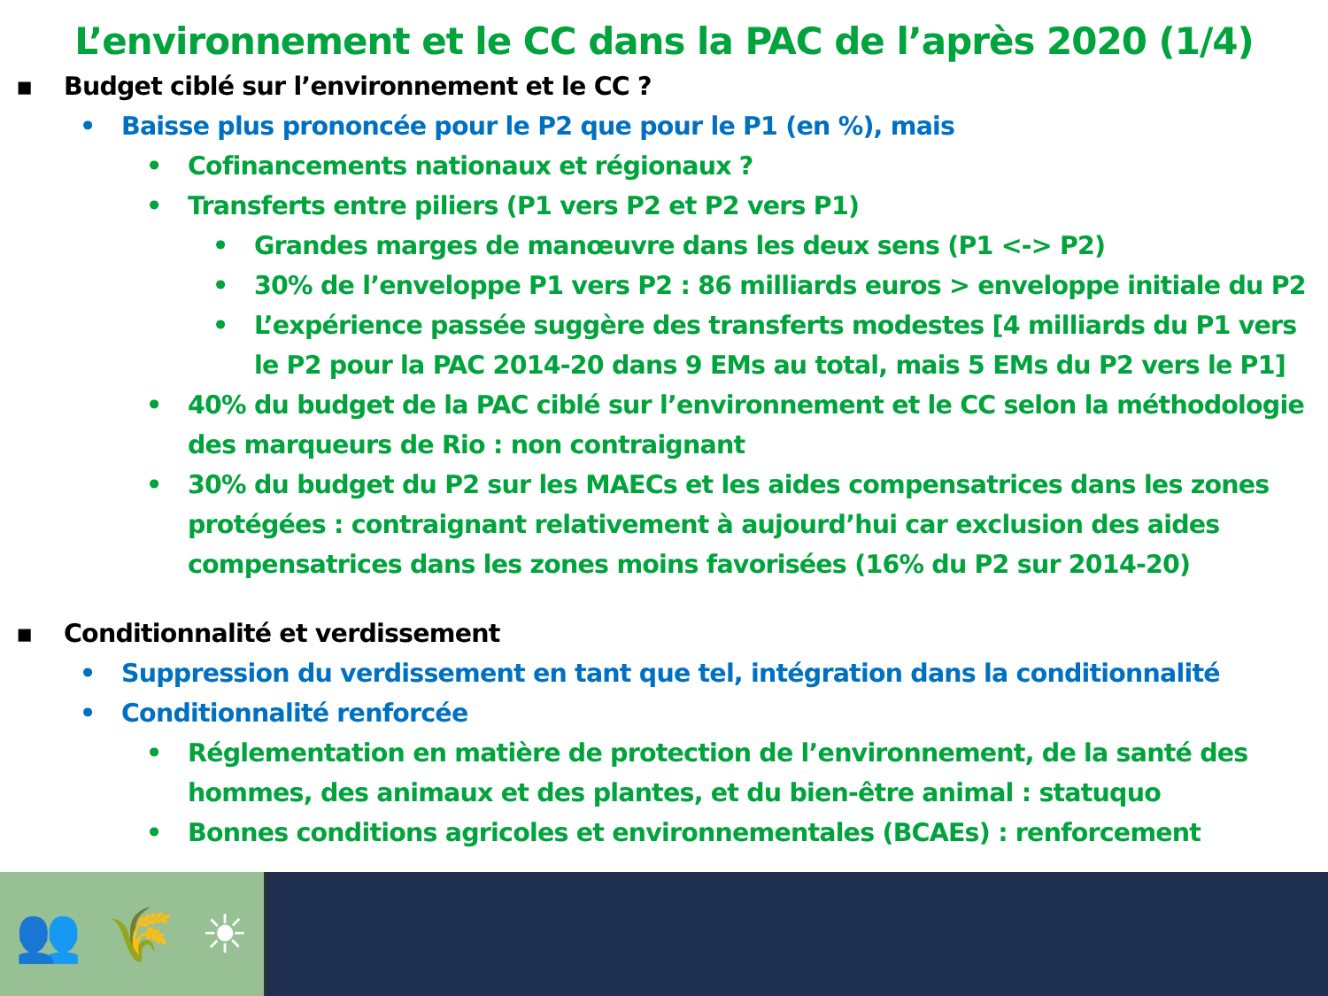L’environnement et le CC dans la PAC de l’après 2020 (1/4)
▪ Budget ciblé sur l’environnement et le CC ?
• Baisse plus prononcée pour le P2 que pour le P1 (en %), mais
• Cofinancements nationaux et régionaux ?
• Transferts entre piliers (P1 vers P2 et P2 vers P1)
• Grandes marges de manœuvre dans les deux sens (P1 <-> P2)
• 30% de l’enveloppe P1 vers P2 : 86 milliards euros > enveloppe initiale du P2
• L’expérience passée suggère des transferts modestes [4 milliards du P1 vers le P2 pour la PAC 2014-20 dans 9 EMs au total, mais 5 EMs du P2 vers le P1]
• 40% du budget de la PAC ciblé sur l’environnement et le CC selon la méthodologie des marqueurs de Rio : non contraignant
• 30% du budget du P2 sur les MAECs et les aides compensatrices dans les zones protégées : contraignant relativement à aujourd’hui car exclusion des aides compensatrices dans les zones moins favorisées (16% du P2 sur 2014-20)
▪ Conditionnalité et verdissement
• Suppression du verdissement en tant que tel, intégration dans la conditionnalité
• Conditionnalité renforcée
• Réglementation en matière de protection de l’environnement, de la santé des hommes, des animaux et des plantes, et du bien-être animal : statuquo
• Bonnes conditions agricoles et environnementales (BCAEs) : renforcement
👥 🌾 ☀